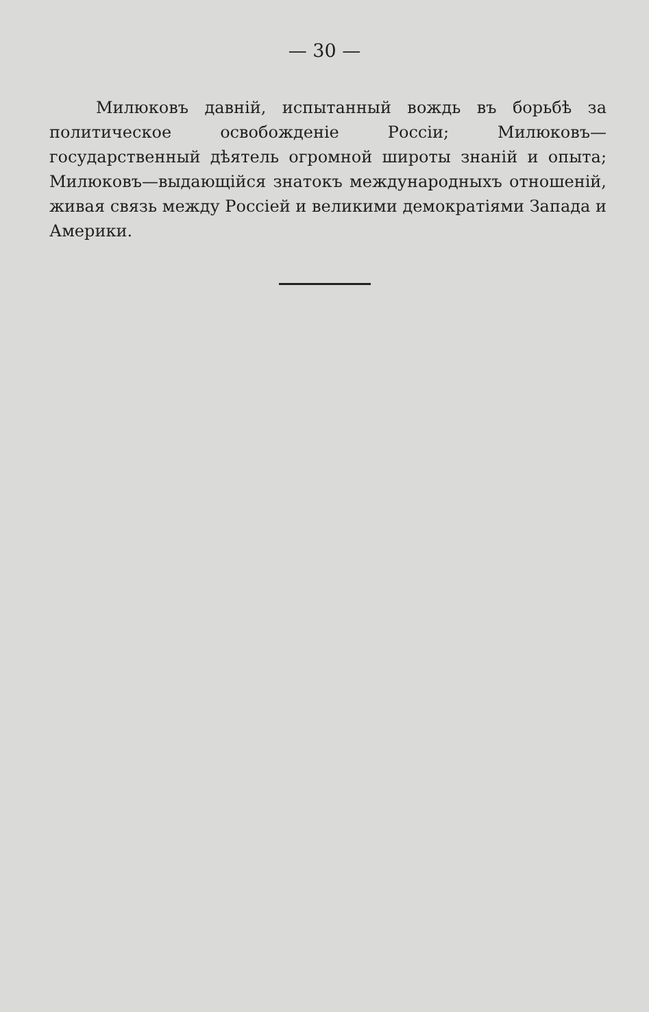— 30 —
Милюковъ давній, испытанный вождь въ борьбѣ за политическое освобожденіе Россіи; Милюковъ—государственный дѣятель огромной широты знаній и опыта; Милюковъ—выдающійся знатокъ международныхъ отношеній, живая связь между Россіей и великими демократіями Запада и Америки.